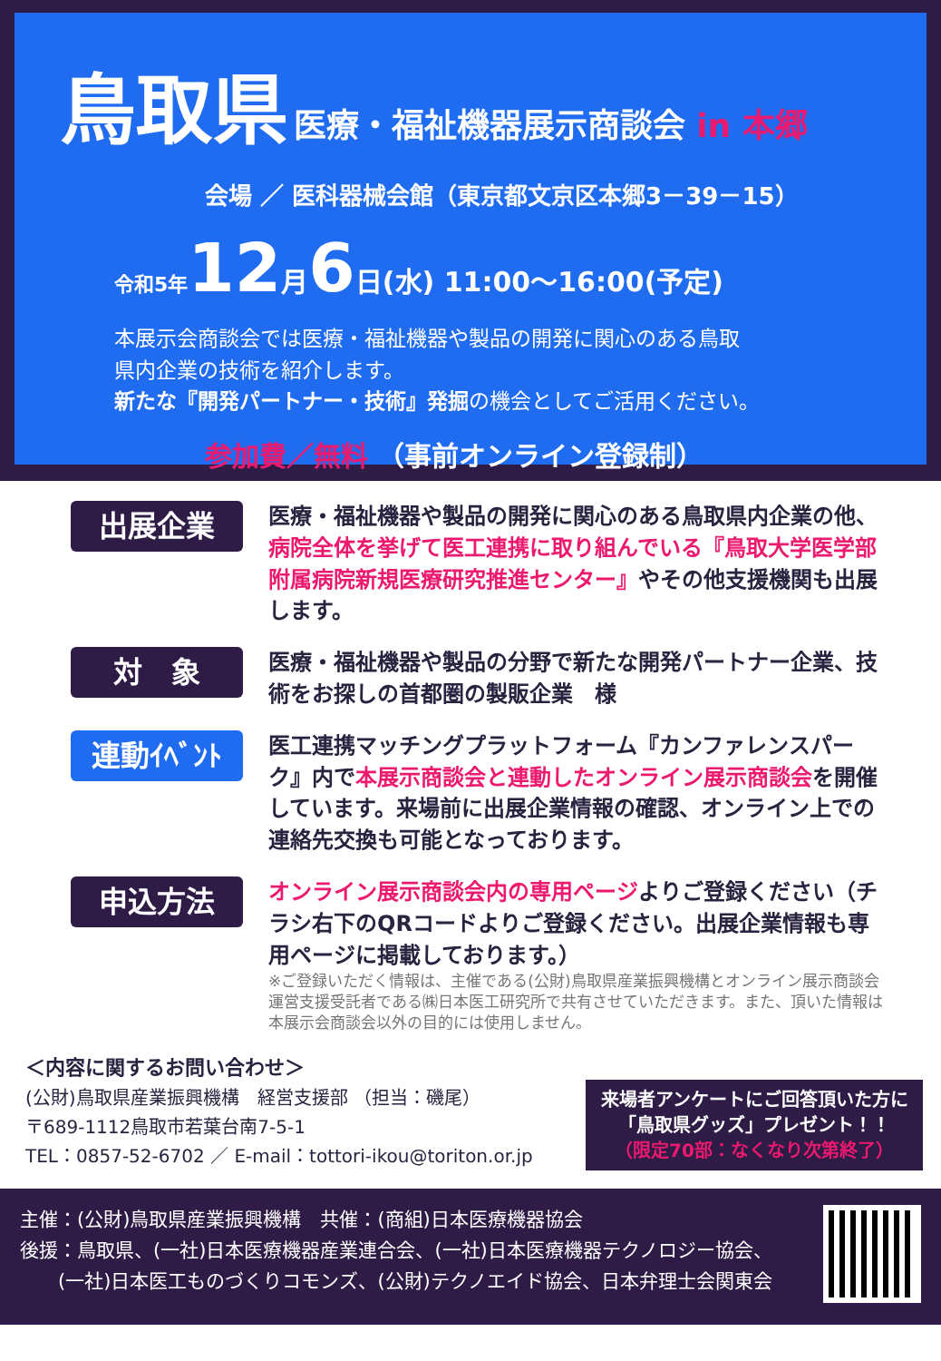鳥取県 医療・福祉機器展示商談会 in 本郷
会場 ／ 医科器械会館（東京都文京区本郷3－39－15）
令和5年 12月6日(水) 11:00～16:00(予定)
本展示会商談会では医療・福祉機器や製品の開発に関心のある鳥取
県内企業の技術を紹介します。
新たな『開発パートナー・技術』発掘の機会としてご活用ください。
参加費／無料 （事前オンライン登録制）
出展企業
医療・福祉機器や製品の開発に関心のある鳥取県内企業の他、病院全体を挙げて医工連携に取り組んでいる『鳥取大学医学部附属病院新規医療研究推進センター』やその他支援機関も出展します。
対　象
医療・福祉機器や製品の分野で新たな開発パートナー企業、技術をお探しの首都圏の製販企業　様
連動ｲﾍﾞﾝﾄ
医工連携マッチングプラットフォーム『カンファレンスパーク』内で本展示商談会と連動したオンライン展示商談会を開催しています。来場前に出展企業情報の確認、オンライン上での連絡先交換も可能となっております。
申込方法
オンライン展示商談会内の専用ページよりご登録ください（チラシ右下のQRコードよりご登録ください。出展企業情報も専用ページに掲載しております。）
※ご登録いただく情報は、主催である(公財)鳥取県産業振興機構とオンライン展示商談会運営支援受託者である㈱日本医工研究所で共有させていただきます。また、頂いた情報は本展示会商談会以外の目的には使用しません。
＜内容に関するお問い合わせ＞
(公財)鳥取県産業振興機構　経営支援部 （担当：磯尾）
〒689-1112鳥取市若葉台南7-5-1
TEL：0857-52-6702 ／ E-mail：tottori-ikou@toriton.or.jp
来場者アンケートにご回答頂いた方に「鳥取県グッズ」プレゼント！！
（限定70部：なくなり次第終了）
主催：(公財)鳥取県産業振興機構　共催：(商組)日本医療機器協会
後援：鳥取県、(一社)日本医療機器産業連合会、(一社)日本医療機器テクノロジー協会、
　　(一社)日本医工ものづくりコモンズ、(公財)テクノエイド協会、日本弁理士会関東会